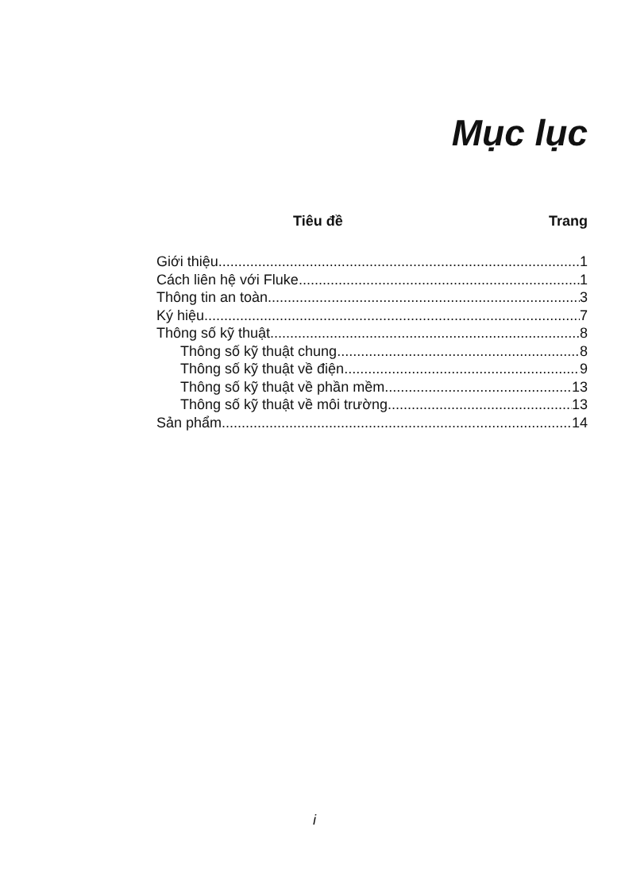Mục lục
Tiêu đề Trang
Giới thiệu 1
Cách liên hệ với Fluke 1
Thông tin an toàn 3
Ký hiệu 7
Thông số kỹ thuật 8
Thông số kỹ thuật chung 8
Thông số kỹ thuật về điện 9
Thông số kỹ thuật về phần mềm 13
Thông số kỹ thuật về môi trường 13
Sản phẩm 14
i